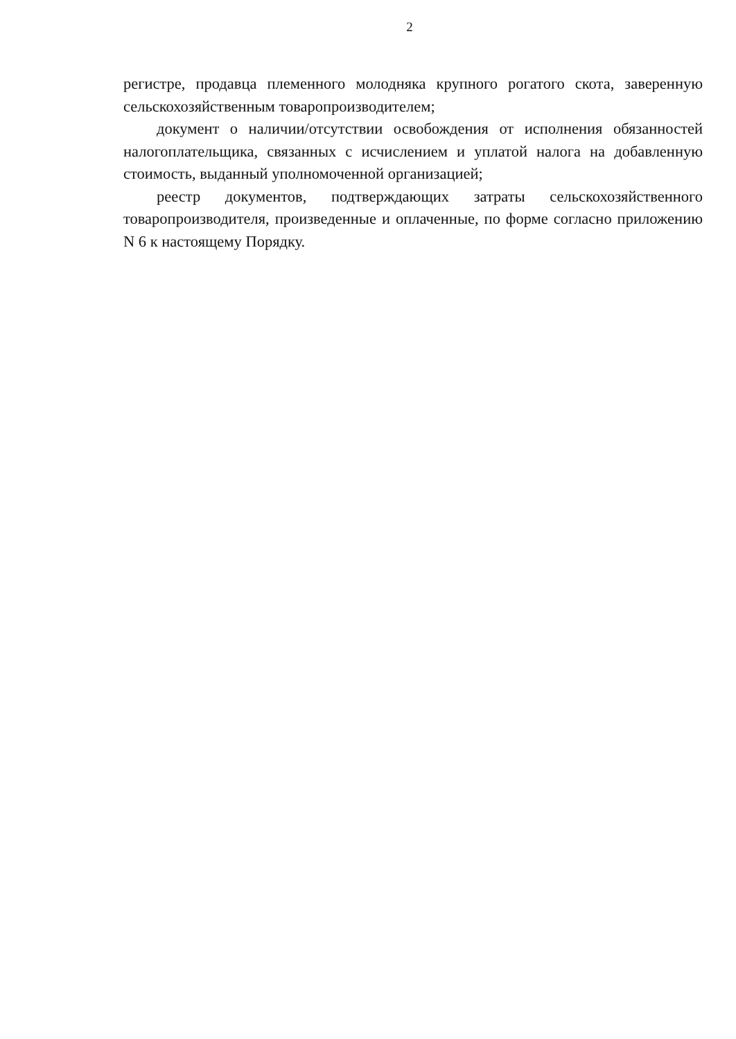2
регистре, продавца племенного молодняка крупного рогатого скота, заверенную сельскохозяйственным товаропроизводителем;
документ о наличии/отсутствии освобождения от исполнения обязанностей налогоплательщика, связанных с исчислением и уплатой налога на добавленную стоимость, выданный уполномоченной организацией;
реестр документов, подтверждающих затраты сельскохозяйственного товаропроизводителя, произведенные и оплаченные, по форме согласно приложению N 6 к настоящему Порядку.